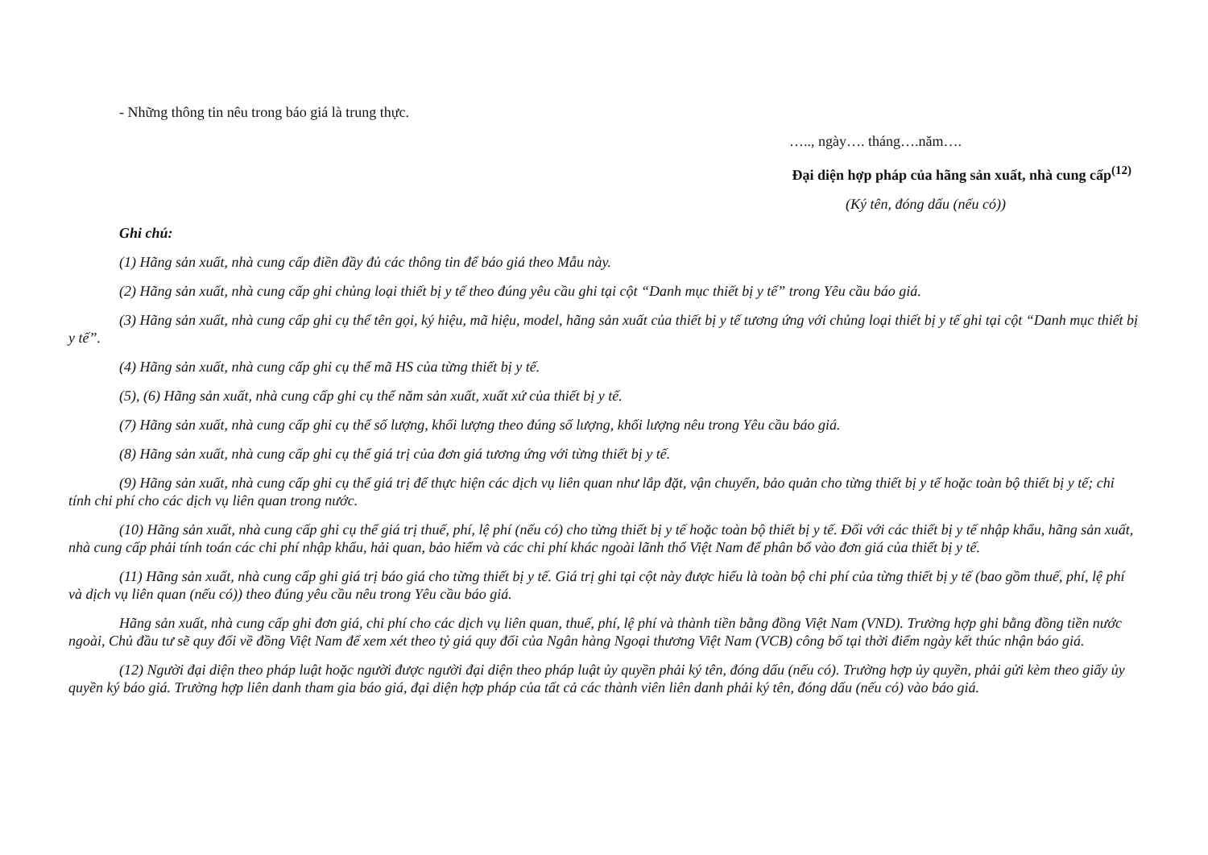- Những thông tin nêu trong báo giá là trung thực.
….., ngày…. tháng….năm….
Đại diện hợp pháp của hãng sản xuất, nhà cung cấp<sup>(12)</sup>
(Ký tên, đóng dấu (nếu có))
Ghi chú:
(1) Hãng sản xuất, nhà cung cấp điền đầy đủ các thông tin để báo giá theo Mẫu này.
(2) Hãng sản xuất, nhà cung cấp ghi chủng loại thiết bị y tế theo đúng yêu cầu ghi tại cột “Danh mục thiết bị y tế” trong Yêu cầu báo giá.
(3) Hãng sản xuất, nhà cung cấp ghi cụ thể tên gọi, ký hiệu, mã hiệu, model, hãng sản xuất của thiết bị y tế tương ứng với chủng loại thiết bị y tế ghi tại cột “Danh mục thiết bị y tế”.
(4) Hãng sản xuất, nhà cung cấp ghi cụ thể mã HS của từng thiết bị y tế.
(5), (6) Hãng sản xuất, nhà cung cấp ghi cụ thể năm sản xuất, xuất xứ của thiết bị y tế.
(7) Hãng sản xuất, nhà cung cấp ghi cụ thể số lượng, khối lượng theo đúng số lượng, khối lượng nêu trong Yêu cầu báo giá.
(8) Hãng sản xuất, nhà cung cấp ghi cụ thể giá trị của đơn giá tương ứng với từng thiết bị y tế.
(9) Hãng sản xuất, nhà cung cấp ghi cụ thể giá trị để thực hiện các dịch vụ liên quan như lắp đặt, vận chuyển, bảo quản cho từng thiết bị y tế hoặc toàn bộ thiết bị y tế; chỉ tính chi phí cho các dịch vụ liên quan trong nước.
(10) Hãng sản xuất, nhà cung cấp ghi cụ thể giá trị thuế, phí, lệ phí (nếu có) cho từng thiết bị y tế hoặc toàn bộ thiết bị y tế. Đối với các thiết bị y tế nhập khẩu, hãng sản xuất, nhà cung cấp phải tính toán các chi phí nhập khẩu, hải quan, bảo hiểm và các chi phí khác ngoài lãnh thổ Việt Nam để phân bổ vào đơn giá của thiết bị y tế.
(11) Hãng sản xuất, nhà cung cấp ghi giá trị báo giá cho từng thiết bị y tế. Giá trị ghi tại cột này được hiểu là toàn bộ chi phí của từng thiết bị y tế (bao gồm thuế, phí, lệ phí và dịch vụ liên quan (nếu có)) theo đúng yêu cầu nêu trong Yêu cầu báo giá.
Hãng sản xuất, nhà cung cấp ghi đơn giá, chi phí cho các dịch vụ liên quan, thuế, phí, lệ phí và thành tiền bằng đồng Việt Nam (VND). Trường hợp ghi bằng đồng tiền nước ngoài, Chủ đầu tư sẽ quy đổi về đồng Việt Nam để xem xét theo tỷ giá quy đổi của Ngân hàng Ngoại thương Việt Nam (VCB) công bố tại thời điểm ngày kết thúc nhận báo giá.
(12) Người đại diện theo pháp luật hoặc người được người đại diện theo pháp luật ủy quyền phải ký tên, đóng dấu (nếu có). Trường hợp ủy quyền, phải gửi kèm theo giấy ủy quyền ký báo giá. Trường hợp liên danh tham gia báo giá, đại diện hợp pháp của tất cả các thành viên liên danh phải ký tên, đóng dấu (nếu có) vào báo giá.